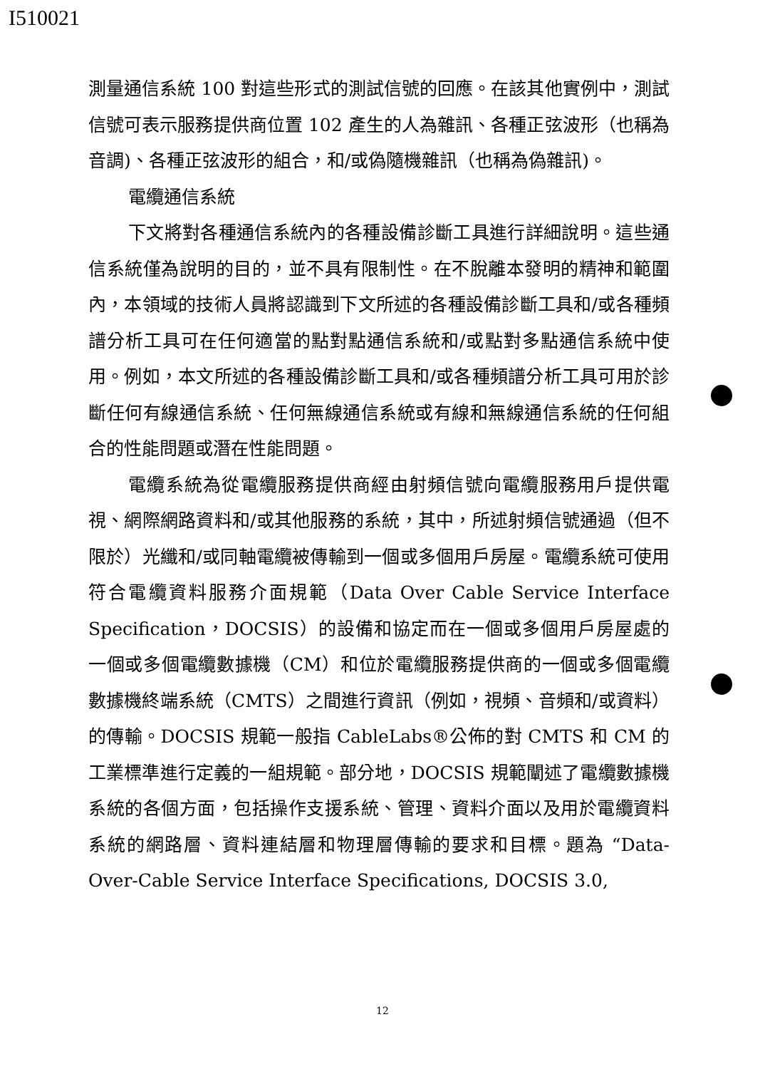I510021
測量通信系統 100 對這些形式的測試信號的回應。在該其他實例中，測試信號可表示服務提供商位置 102 產生的人為雜訊、各種正弦波形（也稱為音調)、各種正弦波形的組合，和/或偽隨機雜訊（也稱為偽雜訊)。
電纜通信系統
下文將對各種通信系統內的各種設備診斷工具進行詳細說明。這些通信系統僅為說明的目的，並不具有限制性。在不脫離本發明的精神和範圍內，本領域的技術人員將認識到下文所述的各種設備診斷工具和/或各種頻譜分析工具可在任何適當的點對點通信系統和/或點對多點通信系統中使用。例如，本文所述的各種設備診斷工具和/或各種頻譜分析工具可用於診斷任何有線通信系統、任何無線通信系統或有線和無線通信系統的任何組合的性能問題或潛在性能問題。
電纜系統為從電纜服務提供商經由射頻信號向電纜服務用戶提供電視、網際網路資料和/或其他服務的系統，其中，所述射頻信號通過（但不限於）光纖和/或同軸電纜被傳輸到一個或多個用戶房屋。電纜系統可使用符合電纜資料服務介面規範（Data Over Cable Service Interface Specification，DOCSIS）的設備和協定而在一個或多個用戶房屋處的一個或多個電纜數據機（CM）和位於電纜服務提供商的一個或多個電纜數據機終端系統（CMTS）之間進行資訊（例如，視頻、音頻和/或資料）的傳輸。DOCSIS 規範一般指 CableLabs®公佈的對 CMTS 和 CM 的工業標準進行定義的一組規範。部分地，DOCSIS 規範闡述了電纜數據機系統的各個方面，包括操作支援系統、管理、資料介面以及用於電纜資料系統的網路層、資料連結層和物理層傳輸的要求和目標。題為 “Data-Over-Cable Service Interface Specifications, DOCSIS 3.0,
12